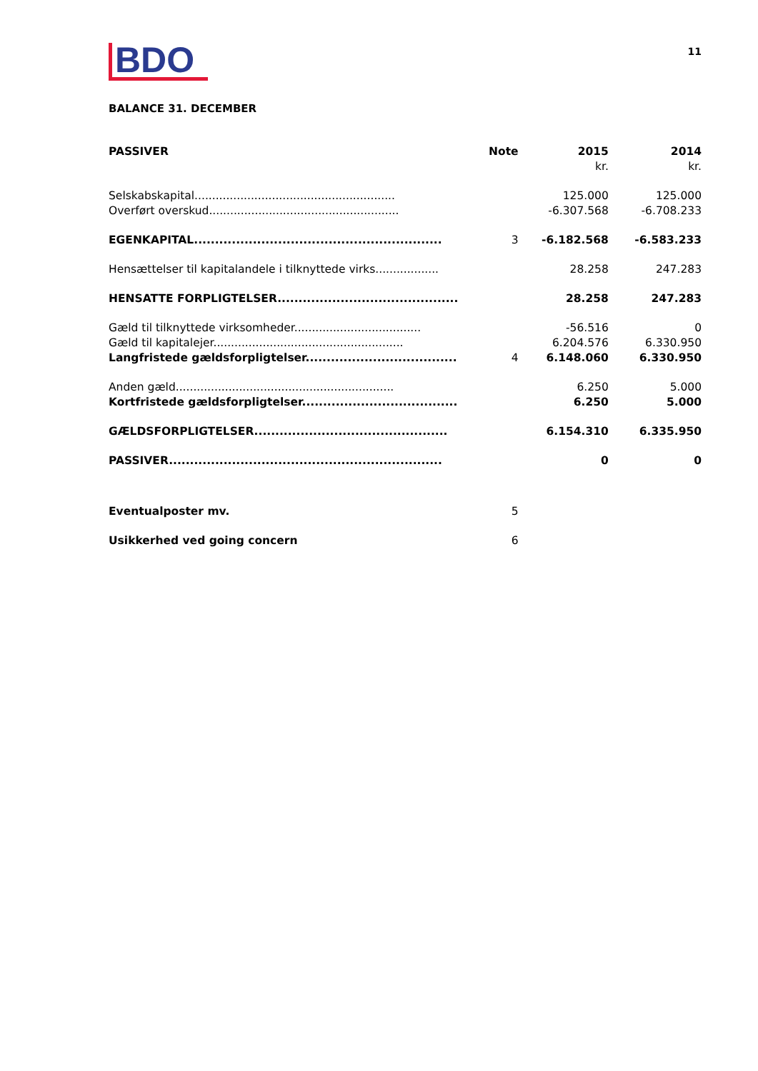BDO
11
BALANCE 31. DECEMBER
| PASSIVER | Note | 2015 | 2014 |
| --- | --- | --- | --- |
| | | kr. | kr. |
| Selskabskapital......................................................... | | 125.000 | 125.000 |
| Overført overskud...................................................... | | -6.307.568 | -6.708.233 |
| EGENKAPITAL........................................................... | 3 | -6.182.568 | -6.583.233 |
| Hensættelser til kapitalandele i tilknyttede virks.................. | | 28.258 | 247.283 |
| HENSATTE FORPLIGTELSER........................................... | | 28.258 | 247.283 |
| Gæld til tilknyttede virksomheder.................................... | | -56.516 | 0 |
| Gæld til kapitalejer...................................................... | | 6.204.576 | 6.330.950 |
| Langfristede gældsforpligtelser.................................... | 4 | 6.148.060 | 6.330.950 |
| Anden gæld.............................................................. | | 6.250 | 5.000 |
| Kortfristede gældsforpligtelser..................................... | | 6.250 | 5.000 |
| GÆLDSFORPLIGTELSER.............................................. | | 6.154.310 | 6.335.950 |
| PASSIVER................................................................. | | 0 | 0 |
| Eventualposter mv. | 5 | | |
| Usikkerhed ved going concern | 6 | | |